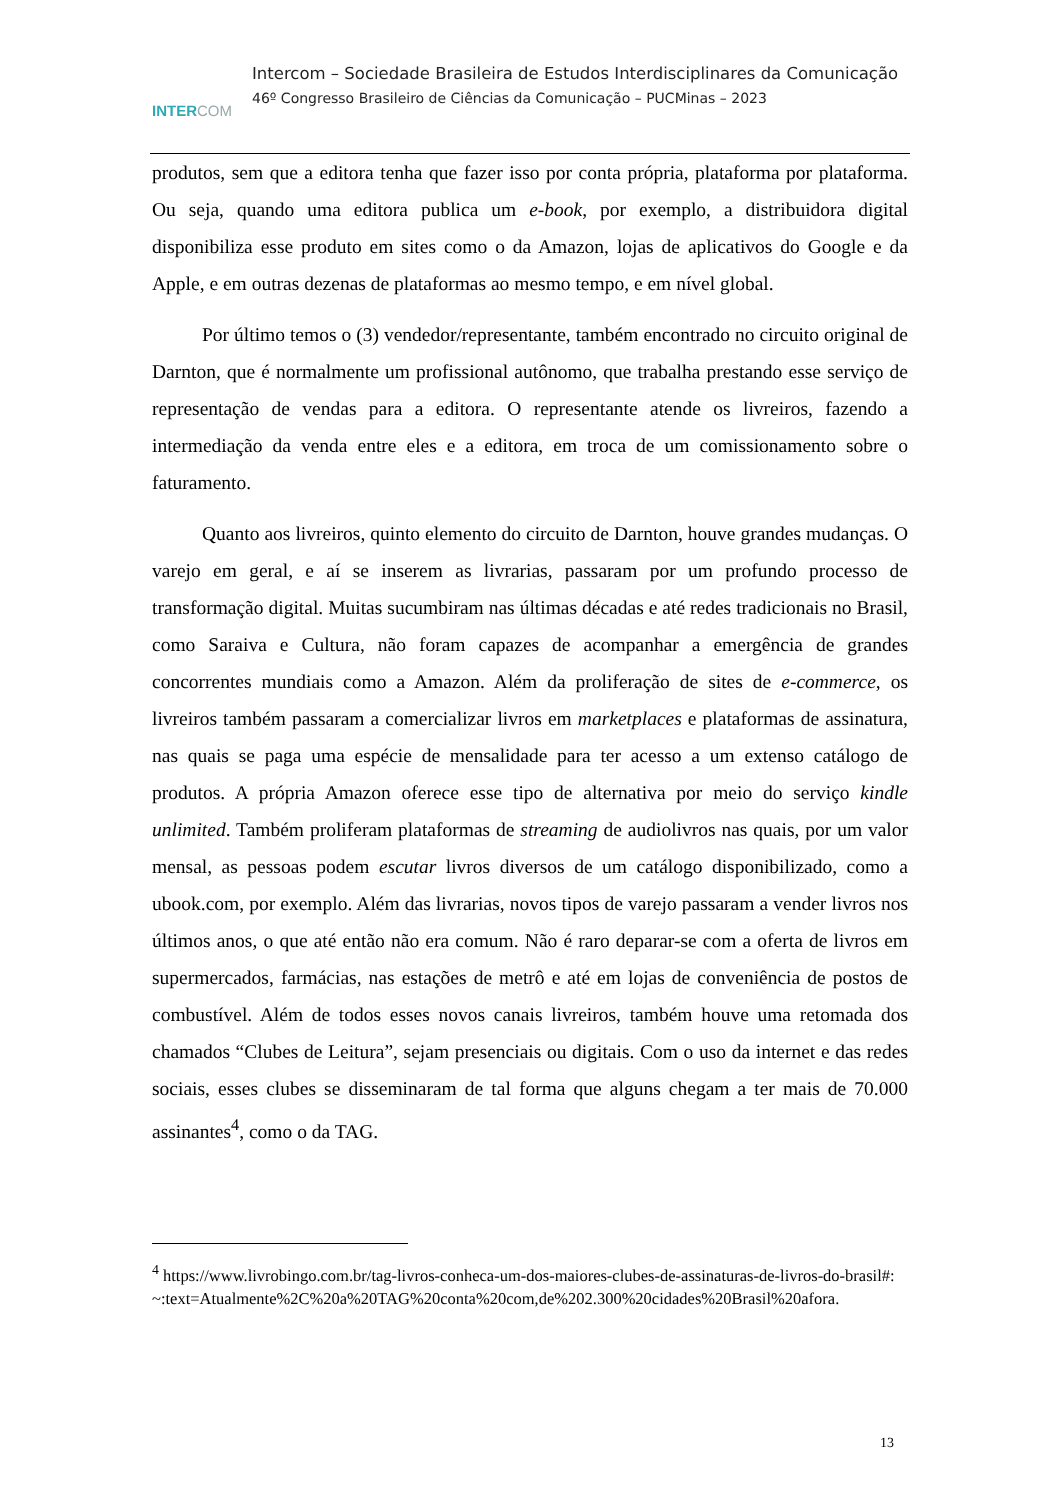INTERCOM
Intercom – Sociedade Brasileira de Estudos Interdisciplinares da Comunicação
46º Congresso Brasileiro de Ciências da Comunicação – PUCMinas – 2023
produtos, sem que a editora tenha que fazer isso por conta própria, plataforma por plataforma. Ou seja, quando uma editora publica um e-book, por exemplo, a distribuidora digital disponibiliza esse produto em sites como o da Amazon, lojas de aplicativos do Google e da Apple, e em outras dezenas de plataformas ao mesmo tempo, e em nível global.
Por último temos o (3) vendedor/representante, também encontrado no circuito original de Darnton, que é normalmente um profissional autônomo, que trabalha prestando esse serviço de representação de vendas para a editora. O representante atende os livreiros, fazendo a intermediação da venda entre eles e a editora, em troca de um comissionamento sobre o faturamento.
Quanto aos livreiros, quinto elemento do circuito de Darnton, houve grandes mudanças. O varejo em geral, e aí se inserem as livrarias, passaram por um profundo processo de transformação digital. Muitas sucumbiram nas últimas décadas e até redes tradicionais no Brasil, como Saraiva e Cultura, não foram capazes de acompanhar a emergência de grandes concorrentes mundiais como a Amazon. Além da proliferação de sites de e-commerce, os livreiros também passaram a comercializar livros em marketplaces e plataformas de assinatura, nas quais se paga uma espécie de mensalidade para ter acesso a um extenso catálogo de produtos. A própria Amazon oferece esse tipo de alternativa por meio do serviço kindle unlimited. Também proliferam plataformas de streaming de audiolivros nas quais, por um valor mensal, as pessoas podem escutar livros diversos de um catálogo disponibilizado, como a ubook.com, por exemplo. Além das livrarias, novos tipos de varejo passaram a vender livros nos últimos anos, o que até então não era comum. Não é raro deparar-se com a oferta de livros em supermercados, farmácias, nas estações de metrô e até em lojas de conveniência de postos de combustível. Além de todos esses novos canais livreiros, também houve uma retomada dos chamados “Clubes de Leitura”, sejam presenciais ou digitais. Com o uso da internet e das redes sociais, esses clubes se disseminaram de tal forma que alguns chegam a ter mais de 70.000 assinantes<sup>4</sup>, como o da TAG.
<sup>4</sup> https://www.livrobingo.com.br/tag-livros-conheca-um-dos-maiores-clubes-de-assinaturas-de-livros-do-brasil#:~:text=Atualmente%2C%20a%20TAG%20conta%20com,de%202.300%20cidades%20Brasil%20afora.
13